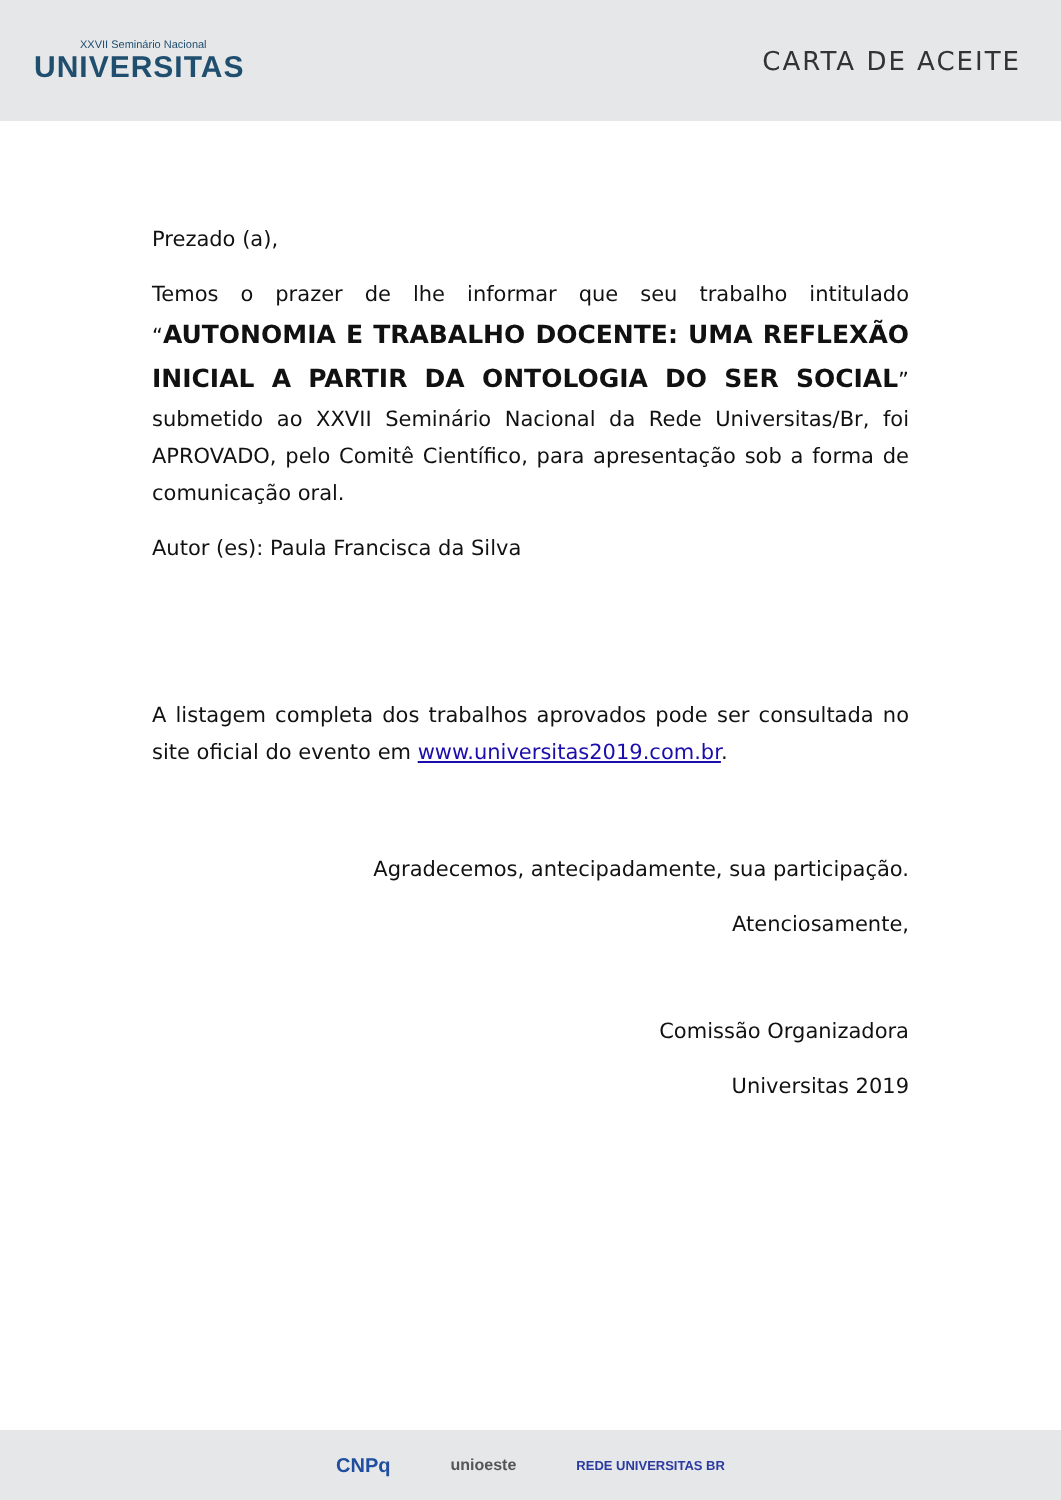XXVII Seminário Nacional
UNIVERSITAS
CARTA DE ACEITE
Prezado (a),
Temos o prazer de lhe informar que seu trabalho intitulado “AUTONOMIA E TRABALHO DOCENTE: UMA REFLEXÃO INICIAL A PARTIR DA ONTOLOGIA DO SER SOCIAL” submetido ao XXVII Seminário Nacional da Rede Universitas/Br, foi APROVADO, pelo Comitê Científico, para apresentação sob a forma de comunicação oral.
Autor (es): Paula Francisca da Silva
A listagem completa dos trabalhos aprovados pode ser consultada no site oficial do evento em www.universitas2019.com.br.
Agradecemos, antecipadamente, sua participação.
Atenciosamente,
Comissão Organizadora
Universitas 2019
CNPq unioeste REDE UNIVERSITAS BR